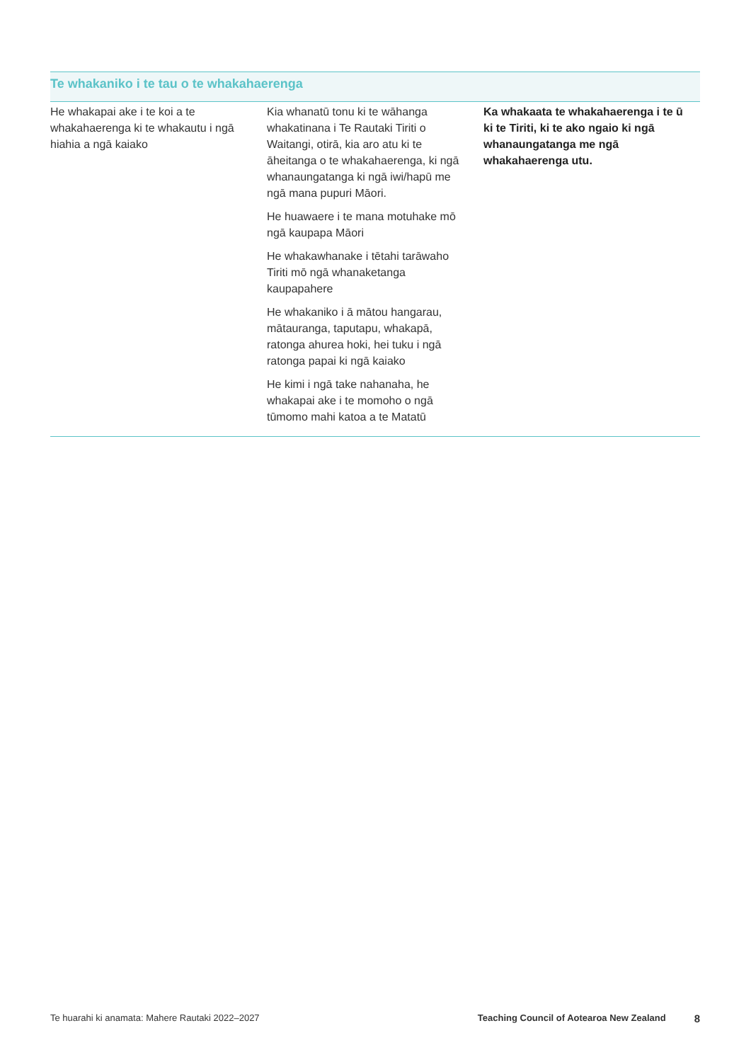| Te whakaniko i te tau o te whakahaerenga | | |
| --- | --- | --- |
| He whakapai ake i te koi a te whakahaerenga ki te whakautu i ngā hiahia a ngā kaiako | Kia whanatū tonu ki te wāhanga whakatinana i Te Rautaki Tiriti o Waitangi, otirā, kia aro atu ki te āheitanga o te whakahaerenga, ki ngā whanaungatanga ki ngā iwi/hapū me ngā mana pupuri Māori. He huawaere i te mana motuhake mō ngā kaupapa Māori He whakawhanake i tētahi tarāwaho Tiriti mō ngā whanaketanga kaupapahere He whakaniko i ā mātou hangarau, mātauranga, taputapu, whakapā, ratonga ahurea hoki, hei tuku i ngā ratonga papai ki ngā kaiako He kimi i ngā take nahanaha, he whakapai ake i te momoho o ngā tūmomo mahi katoa a te Matatū | Ka whakaata te whakahaerenga i te ū ki te Tiriti, ki te ako ngaio ki ngā whanaungatanga me ngā whakahaerenga utu. |
Te huarahi ki anamata: Mahere Rautaki 2022–2027 Teaching Council of Aotearoa New Zealand 8